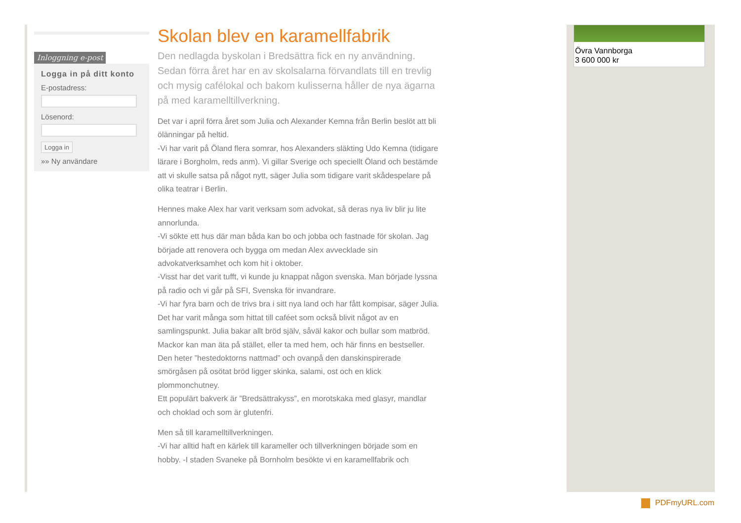Inloggning e-post
Logga in på ditt konto
E-postadress:
Lösenord:
Logga in
»» Ny användare
Skolan blev en karamellfabrik
Den nedlagda byskolan i Bredsättra fick en ny användning. Sedan förra året har en av skolsalarna förvandlats till en trevlig och mysig cafélokal och bakom kulisserna håller de nya ägarna på med karamelltillverkning.
Det var i april förra året som Julia och Alexander Kemna från Berlin beslöt att bli ölänningar på heltid.
-Vi har varit på Öland flera somrar, hos Alexanders släkting Udo Kemna (tidigare lärare i Borgholm, reds anm). Vi gillar Sverige och speciellt Öland och bestämde att vi skulle satsa på något nytt, säger Julia som tidigare varit skådespelare på olika teatrar i Berlin.
Hennes make Alex har varit verksam som advokat, så deras nya liv blir ju lite annorlunda.
-Vi sökte ett hus där man båda kan bo och jobba och fastnade för skolan. Jag började att renovera och bygga om medan Alex avvecklade sin advokatverksamhet och kom hit i oktober.
-Visst har det varit tufft, vi kunde ju knappat någon svenska. Man började lyssna på radio och vi går på SFI, Svenska för invandrare.
-Vi har fyra barn och de trivs bra i sitt nya land och har fått kompisar, säger Julia.
Det har varit många som hittat till caféet som också blivit något av en samlingspunkt. Julia bakar allt bröd själv, såväl kakor och bullar som matbröd. Mackor kan man äta på stället, eller ta med hem, och här finns en bestseller.
Den heter ”hestedoktorns nattmad” och ovanpå den danskinspirerade smörgåsen på osötat bröd ligger skinka, salami, ost och en klick plommonchutney.
Ett populärt bakverk är ”Bredsättrakyss”, en morotskaka med glasyr, mandlar och choklad och som är glutenfri.
Men så till karamelltillverkningen.
-Vi har alltid haft en kärlek till karameller och tillverkningen började som en hobby. -I staden Svaneke på Bornholm besökte vi en karamellfabrik och
Övra Vannborga
3 600 000 kr
PDFmyURL.com